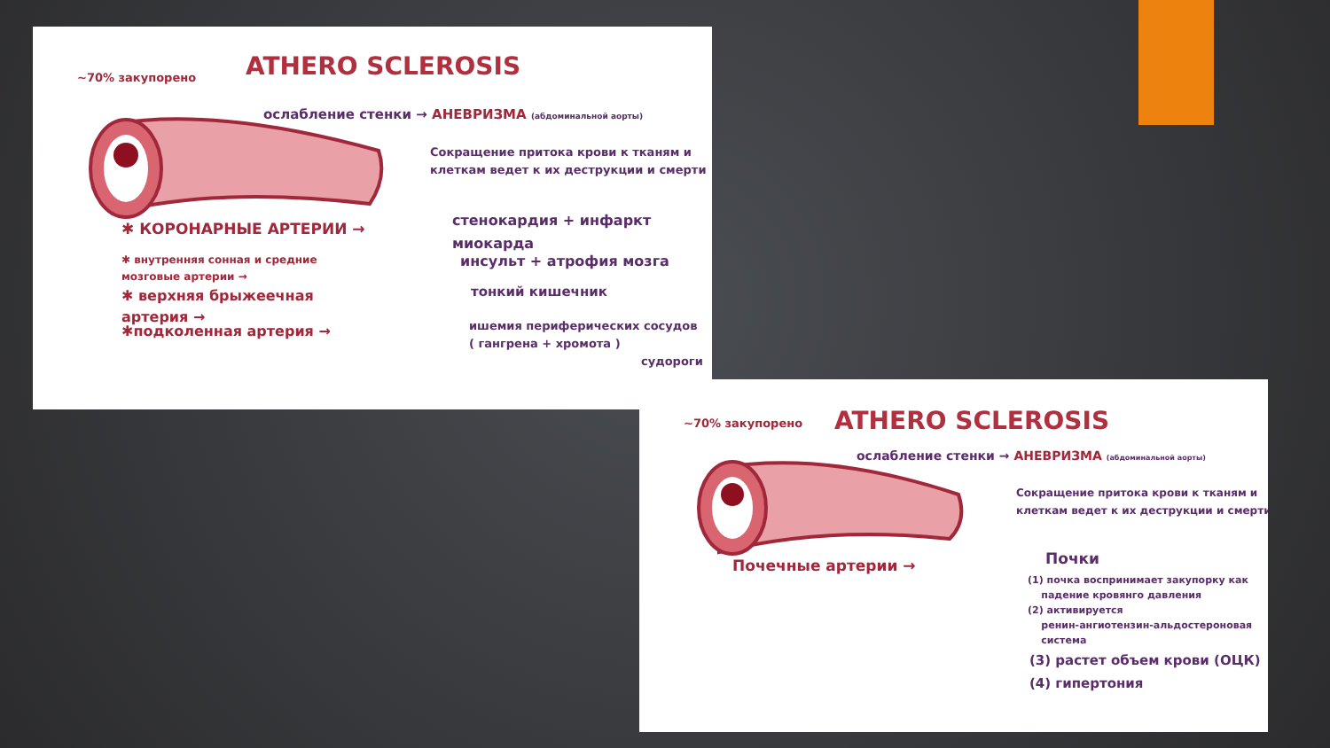ATHERO SCLEROSIS
~70% закупорено
ослабление стенки → АНЕВРИЗМА (абдоминальной аорты)
Сокращение притока крови к тканям и
клеткам ведет к их деструкции и смерти
✱ КОРОНАРНЫЕ АРТЕРИИ →
стенокардия + инфаркт
миокарда
✱ внутренняя сонная и средние
мозговые артерии →
инсульт + атрофия мозга
✱ верхняя брыжеечная
артерия →
тонкий кишечник
✱подколенная артерия →
ишемия периферических сосудов
( гангрена + хромота )
судороги
ATHERO SCLEROSIS
~70% закупорено
ослабление стенки → АНЕВРИЗМА (абдоминальной аорты)
Сокращение притока крови к тканям и
клеткам ведет к их деструкции и смерти
Почечные артерии → Почки
(1) почка воспринимает закупорку как
падение кровянго давления
(2) активируется
ренин-ангиотензин-альдостероновая
система
(3) растет объем крови (ОЦК)
(4) гипертония